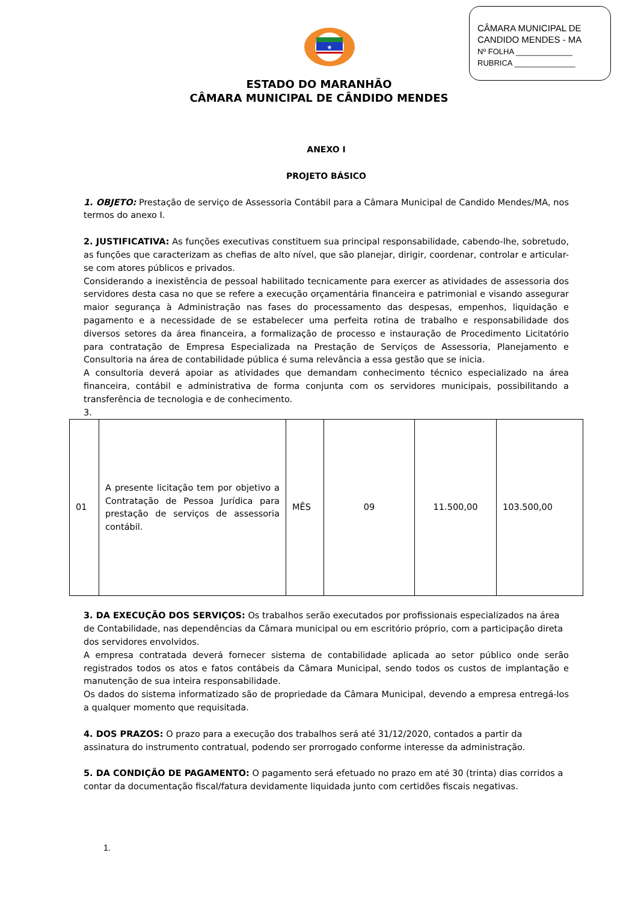CÂMARA MUNICIPAL DE
CANDIDO MENDES - MA
Nº FOLHA _____________
RUBRICA ______________
★
ESTADO DO MARANHÃO
CÂMARA MUNICIPAL DE CÂNDIDO MENDES
ANEXO I
PROJETO BÁSICO
1. OBJETO: Prestação de serviço de Assessoria Contábil para a Câmara Municipal de Candido Mendes/MA, nos termos do anexo I.
2. JUSTIFICATIVA: As funções executivas constituem sua principal responsabilidade, cabendo-lhe, sobretudo, as funções que caracterizam as chefias de alto nível, que são planejar, dirigir, coordenar, controlar e articular-se com atores públicos e privados.
Considerando a inexistência de pessoal habilitado tecnicamente para exercer as atividades de assessoria dos servidores desta casa no que se refere a execução orçamentária financeira e patrimonial e visando assegurar maior segurança à Administração nas fases do processamento das despesas, empenhos, liquidação e pagamento e a necessidade de se estabelecer uma perfeita rotina de trabalho e responsabilidade dos diversos setores da área financeira, a formalização de processo e instauração de Procedimento Licitatório para contratação de Empresa Especializada na Prestação de Serviços de Assessoria, Planejamento e Consultoria na área de contabilidade pública é suma relevância a essa gestão que se inicia.
A consultoria deverá apoiar as atividades que demandam conhecimento técnico especializado na área financeira, contábil e administrativa de forma conjunta com os servidores municipais, possibilitando a transferência de tecnologia e de conhecimento.
3.
| 01 | A presente licitação tem por objetivo a Contratação de Pessoa Jurídica para prestação de serviços de assessoria contábil. | MÊS | 09 | 11.500,00 | 103.500,00 |
3. DA EXECUÇÃO DOS SERVIÇOS: Os trabalhos serão executados por profissionais especializados na área de Contabilidade, nas dependências da Câmara municipal ou em escritório próprio, com a participação direta dos servidores envolvidos.
A empresa contratada deverá fornecer sistema de contabilidade aplicada ao setor público onde serão registrados todos os atos e fatos contábeis da Câmara Municipal, sendo todos os custos de implantação e manutenção de sua inteira responsabilidade.
Os dados do sistema informatizado são de propriedade da Câmara Municipal, devendo a empresa entregá-los a qualquer momento que requisitada.
4. DOS PRAZOS: O prazo para a execução dos trabalhos será até 31/12/2020, contados a partir da assinatura do instrumento contratual, podendo ser prorrogado conforme interesse da administração.
5. DA CONDIÇÃO DE PAGAMENTO: O pagamento será efetuado no prazo em até 30 (trinta) dias corridos a contar da documentação fiscal/fatura devidamente liquidada junto com certidões fiscais negativas.
1.